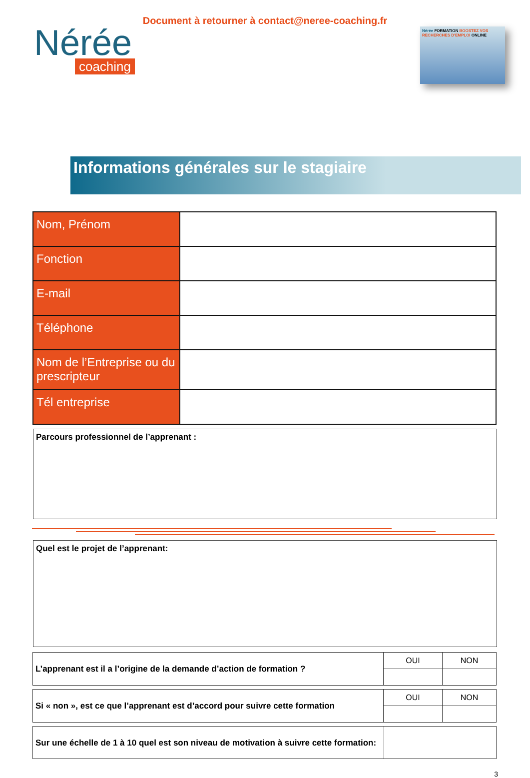Document à retourner à contact@neree-coaching.fr
Nérée
coaching
Nérée FORMATION BOOSTEZ VOS RECHERCHES D'EMPLOI ONLINE
Informations générales sur le stagiaire
| Nom, Prénom | |
| Fonction | |
| E-mail | |
| Téléphone | |
| Nom de l’Entreprise ou du prescripteur | |
| Tél entreprise | |
Parcours professionnel de l’apprenant :
Quel est le projet de l’apprenant:
| L’apprenant est il a l’origine de la demande d’action de formation ? | OUI | NON |
| Si « non », est ce que l’apprenant est d’accord pour suivre cette formation | OUI | NON |
| Sur une échelle de 1 à 10 quel est son niveau de motivation à suivre cette formation: | |
3